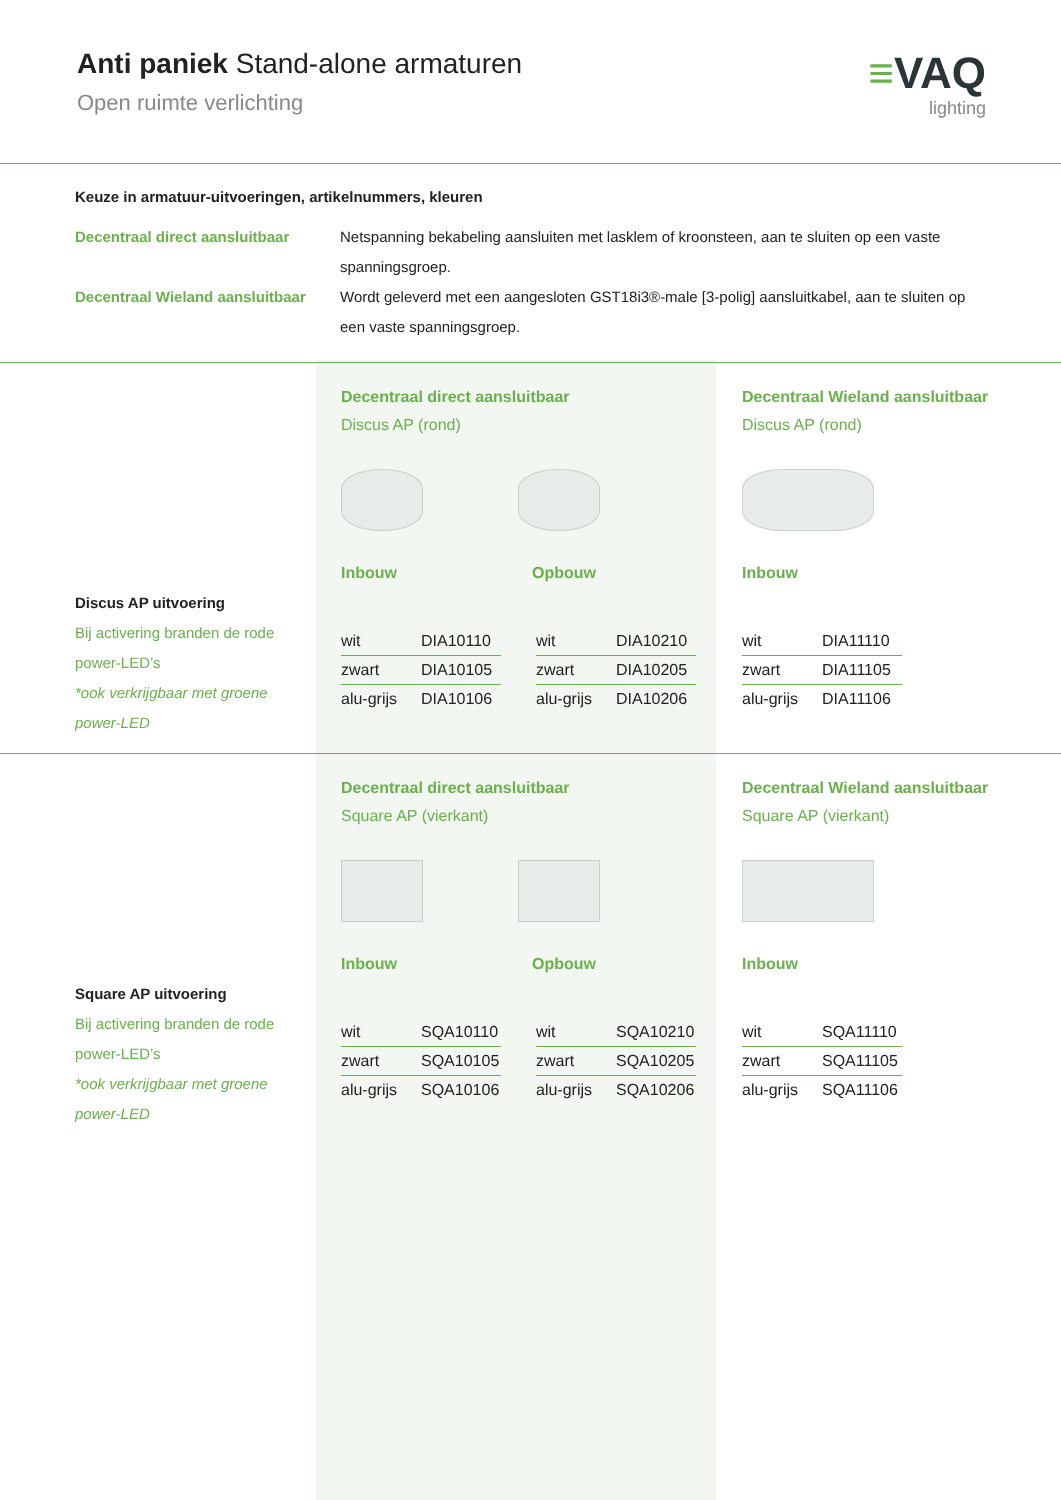Anti paniek Stand-alone armaturen
Open ruimte verlichting
≡VAQ
lighting
Keuze in armatuur-uitvoeringen, artikelnummers, kleuren
Decentraal direct aansluitbaar
Netspanning bekabeling aansluiten met lasklem of kroonsteen, aan te sluiten op een vaste spanningsgroep.
Decentraal Wieland aansluitbaar
Wordt geleverd met een aangesloten GST18i3®-male [3-polig] aansluitkabel, aan te sluiten op een vaste spanningsgroep.
Discus AP uitvoering
Bij activering branden de rode power-LED’s
*ook verkrijgbaar met groene power-LED
Decentraal direct aansluitbaar
Discus AP (rond)
Inbouw Opbouw
| wit | DIA10110 |
| zwart | DIA10105 |
| alu-grijs | DIA10106 |
| wit | DIA10210 |
| zwart | DIA10205 |
| alu-grijs | DIA10206 |
Decentraal Wieland aansluitbaar
Discus AP (rond)
Inbouw
| wit | DIA11110 |
| zwart | DIA11105 |
| alu-grijs | DIA11106 |
Square AP uitvoering
Bij activering branden de rode power-LED’s
*ook verkrijgbaar met groene power-LED
Decentraal direct aansluitbaar
Square AP (vierkant)
Inbouw Opbouw
| wit | SQA10110 |
| zwart | SQA10105 |
| alu-grijs | SQA10106 |
| wit | SQA10210 |
| zwart | SQA10205 |
| alu-grijs | SQA10206 |
Decentraal Wieland aansluitbaar
Square AP (vierkant)
Inbouw
| wit | SQA11110 |
| zwart | SQA11105 |
| alu-grijs | SQA11106 |